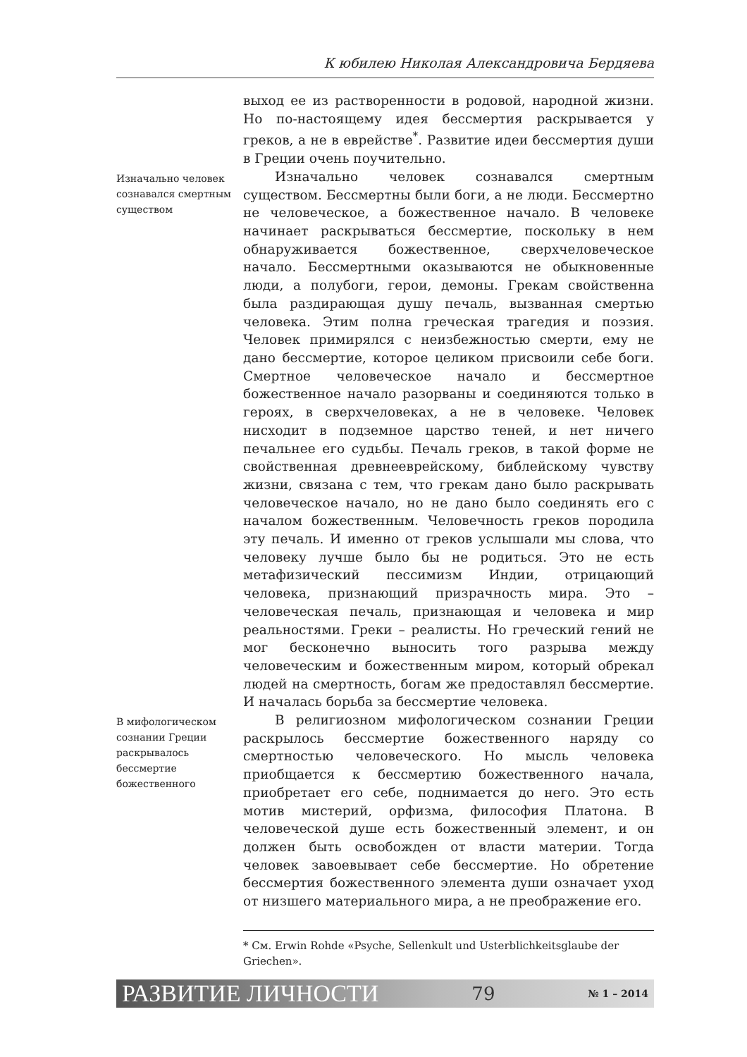К юбилею Николая Александровича Бердяева
выход ее из растворенности в родовой, народной жизни. Но по-настоящему идея бессмертия раскрывается у греков, а не в еврействе<sup>*</sup>. Развитие идеи бессмертия души в Греции очень поучительно.
Изначально человек сознавался смертным существом
Изначально человек сознавался смертным существом. Бессмертны были боги, а не люди. Бессмертно не человеческое, а божественное начало. В человеке начинает раскрываться бессмертие, поскольку в нем обнаруживается божественное, сверхчеловеческое начало. Бессмертными оказываются не обыкновенные люди, а полубоги, герои, демоны. Грекам свойственна была раздирающая душу печаль, вызванная смертью человека. Этим полна греческая трагедия и поэзия. Человек примирялся с неизбежностью смерти, ему не дано бессмертие, которое целиком присвоили себе боги. Смертное человеческое начало и бессмертное божественное начало разорваны и соединяются только в героях, в сверхчеловеках, а не в человеке. Человек нисходит в подземное царство теней, и нет ничего печальнее его судьбы. Печаль греков, в такой форме не свойственная древнееврейскому, библейскому чувству жизни, связана с тем, что грекам дано было раскрывать человеческое начало, но не дано было соединять его с началом божественным. Человечность греков породила эту печаль. И именно от греков услышали мы слова, что человеку лучше было бы не родиться. Это не есть метафизический пессимизм Индии, отрицающий человека, признающий призрачность мира. Это – человеческая печаль, признающая и человека и мир реальностями. Греки – реалисты. Но греческий гений не мог бесконечно выносить того разрыва между человеческим и божественным миром, который обрекал людей на смертность, богам же предоставлял бессмертие. И началась борьба за бессмертие человека.
В мифологическом сознании Греции раскрывалось бессмертие божественного
В религиозном мифологическом сознании Греции раскрылось бессмертие божественного наряду со смертностью человеческого. Но мысль человека приобщается к бессмертию божественного начала, приобретает его себе, поднимается до него. Это есть мотив мистерий, орфизма, философия Платона. В человеческой душе есть божественный элемент, и он должен быть освобожден от власти материи. Тогда человек завоевывает себе бессмертие. Но обретение бессмертия божественного элемента души означает уход от низшего материального мира, а не преображение его.
* См. Erwin Rohde «Psyche, Sellenkult und Usterblichkeitsglaube der Griechen».
РАЗВИТИЕ ЛИЧНОСТИ 79 № 1 – 2014